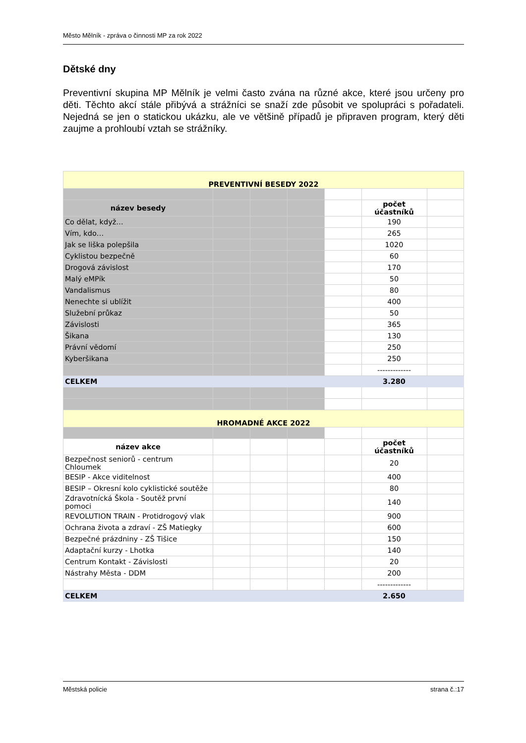Město Mělník - zpráva o činnosti MP za rok 2022
Dětské dny
Preventivní skupina MP Mělník je velmi často zvána na různé akce, které jsou určeny pro děti. Těchto akcí stále přibývá a strážníci se snaží zde působit ve spolupráci s pořadateli. Nejedná se jen o statickou ukázku, ale ve většině případů je připraven program, který děti zaujme a prohloubí vztah se strážníky.
| PREVENTIVNÍ BESEDY 2022 | | | | | | |
| název besedy | | | | | počet účastníků | |
| Co dělat, když… | | | | | 190 | |
| Vím, kdo… | | | | | 265 | |
| Jak se liška polepšila | | | | | 1020 | |
| Cyklistou bezpečně | | | | | 60 | |
| Drogová závislost | | | | | 170 | |
| Malý eMPík | | | | | 50 | |
| Vandalismus | | | | | 80 | |
| Nenechte si ublížit | | | | | 400 | |
| Služební průkaz | | | | | 50 | |
| Závislosti | | | | | 365 | |
| Šikana | | | | | 130 | |
| Právní vědomí | | | | | 250 | |
| Kyberšikana | | | | | 250 | |
| | | | | | ------------- | |
| CELKEM | | | | | 3.280 | |
| HROMADNÉ AKCE 2022 | | | | | | |
| název akce | | | | | počet účastníků | |
| Bezpečnost seniorů - centrum Chloumek | | | | | 20 | |
| BESIP - Akce viditelnost | | | | | 400 | |
| BESIP – Okresní kolo cyklistické soutěže | | | | | 80 | |
| Zdravotnícká Škola - Soutěž první pomoci | | | | | 140 | |
| REVOLUTION TRAIN - Protidrogový vlak | | | | | 900 | |
| Ochrana života a zdraví - ZŠ Matiegky | | | | | 600 | |
| Bezpečné prázdniny - ZŠ Tišice | | | | | 150 | |
| Adaptační kurzy - Lhotka | | | | | 140 | |
| Centrum Kontakt - Závislosti | | | | | 20 | |
| Nástrahy Města - DDM | | | | | 200 | |
| | | | | | ------------- | |
| CELKEM | | | | | 2.650 | |
Městská policie strana č.:17